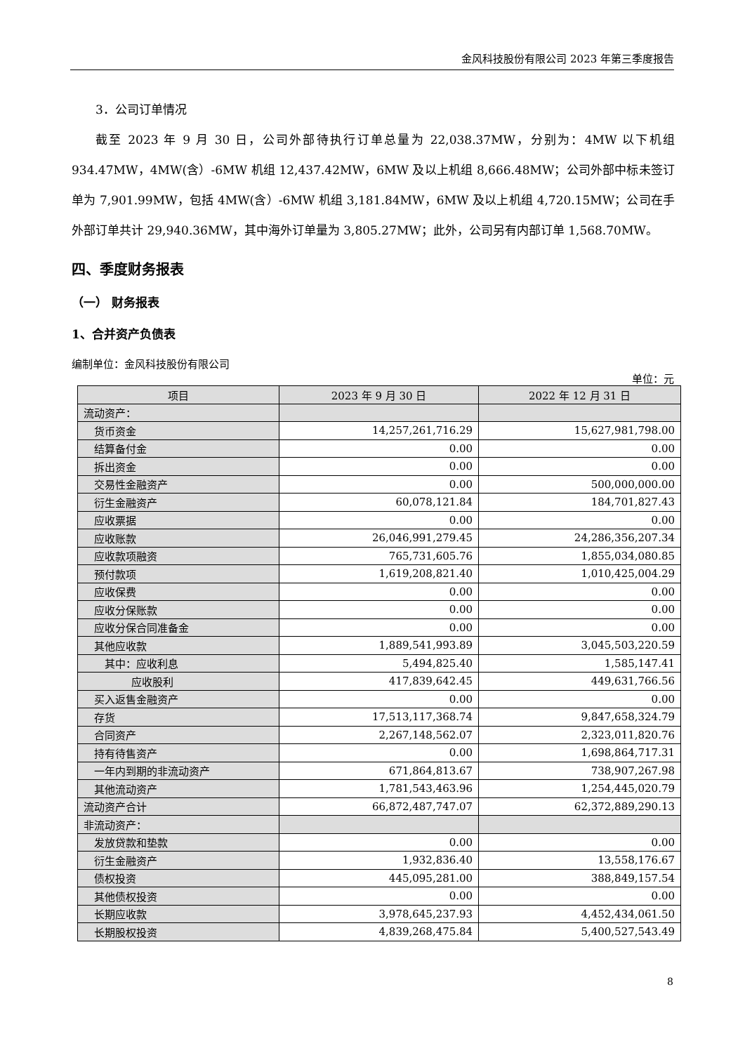金风科技股份有限公司 2023 年第三季度报告
3．公司订单情况
截至 2023 年 9 月 30 日，公司外部待执行订单总量为 22,038.37MW，分别为：4MW 以下机组 934.47MW，4MW(含）-6MW 机组 12,437.42MW，6MW 及以上机组 8,666.48MW；公司外部中标未签订单为 7,901.99MW，包括 4MW(含）-6MW 机组 3,181.84MW，6MW 及以上机组 4,720.15MW；公司在手外部订单共计 29,940.36MW，其中海外订单量为 3,805.27MW；此外，公司另有内部订单 1,568.70MW。
四、季度财务报表
（一） 财务报表
1、合并资产负债表
编制单位：金风科技股份有限公司
单位：元
| 项目 | 2023 年 9 月 30 日 | 2022 年 12 月 31 日 |
| --- | --- | --- |
| 流动资产： | | |
| 货币资金 | 14,257,261,716.29 | 15,627,981,798.00 |
| 结算备付金 | 0.00 | 0.00 |
| 拆出资金 | 0.00 | 0.00 |
| 交易性金融资产 | 0.00 | 500,000,000.00 |
| 衍生金融资产 | 60,078,121.84 | 184,701,827.43 |
| 应收票据 | 0.00 | 0.00 |
| 应收账款 | 26,046,991,279.45 | 24,286,356,207.34 |
| 应收款项融资 | 765,731,605.76 | 1,855,034,080.85 |
| 预付款项 | 1,619,208,821.40 | 1,010,425,004.29 |
| 应收保费 | 0.00 | 0.00 |
| 应收分保账款 | 0.00 | 0.00 |
| 应收分保合同准备金 | 0.00 | 0.00 |
| 其他应收款 | 1,889,541,993.89 | 3,045,503,220.59 |
| 其中：应收利息 | 5,494,825.40 | 1,585,147.41 |
| 应收股利 | 417,839,642.45 | 449,631,766.56 |
| 买入返售金融资产 | 0.00 | 0.00 |
| 存货 | 17,513,117,368.74 | 9,847,658,324.79 |
| 合同资产 | 2,267,148,562.07 | 2,323,011,820.76 |
| 持有待售资产 | 0.00 | 1,698,864,717.31 |
| 一年内到期的非流动资产 | 671,864,813.67 | 738,907,267.98 |
| 其他流动资产 | 1,781,543,463.96 | 1,254,445,020.79 |
| 流动资产合计 | 66,872,487,747.07 | 62,372,889,290.13 |
| 非流动资产： | | |
| 发放贷款和垫款 | 0.00 | 0.00 |
| 衍生金融资产 | 1,932,836.40 | 13,558,176.67 |
| 债权投资 | 445,095,281.00 | 388,849,157.54 |
| 其他债权投资 | 0.00 | 0.00 |
| 长期应收款 | 3,978,645,237.93 | 4,452,434,061.50 |
| 长期股权投资 | 4,839,268,475.84 | 5,400,527,543.49 |
8